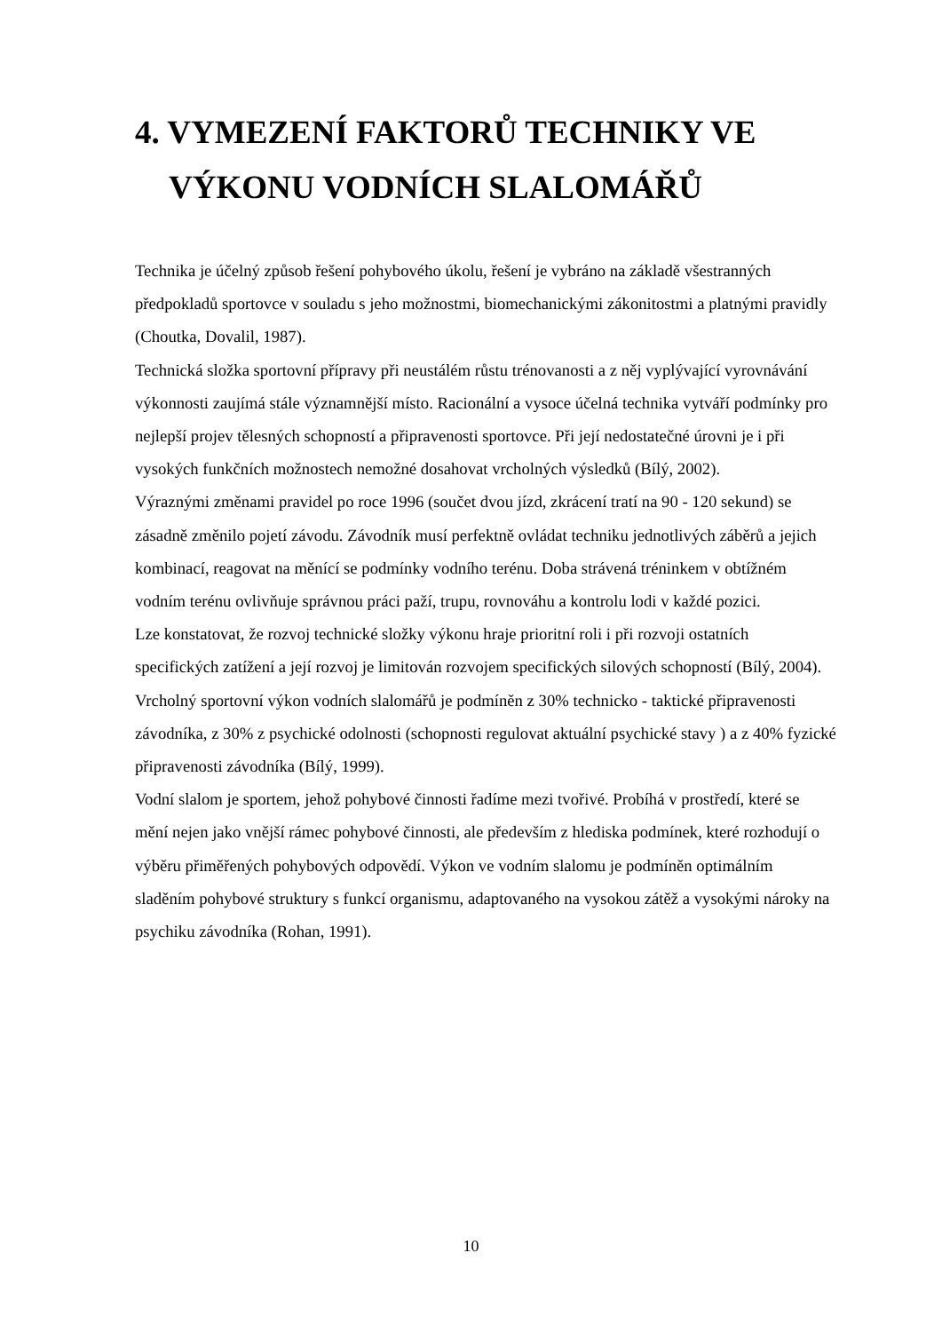4. VYMEZENÍ FAKTORŮ TECHNIKY VE
VÝKONU VODNÍCH SLALOMÁŘŮ
Technika je účelný způsob řešení pohybového úkolu, řešení je vybráno na základě všestranných předpokladů sportovce v souladu s jeho možnostmi, biomechanickými zákonitostmi a platnými pravidly (Choutka, Dovalil, 1987).
Technická složka sportovní přípravy při neustálém růstu trénovanosti a z něj vyplývající vyrovnávání výkonnosti zaujímá stále významnější místo. Racionální a vysoce účelná technika vytváří podmínky pro nejlepší projev tělesných schopností a připravenosti sportovce. Při její nedostatečné úrovni je i při vysokých funkčních možnostech nemožné dosahovat vrcholných výsledků (Bílý, 2002).
Výraznými změnami pravidel po roce 1996 (součet dvou jízd, zkrácení tratí na 90 - 120 sekund) se zásadně změnilo pojetí závodu. Závodník musí perfektně ovládat techniku jednotlivých záběrů a jejich kombinací, reagovat na měnící se podmínky vodního terénu. Doba strávená tréninkem v obtížném vodním terénu ovlivňuje správnou práci paží, trupu, rovnováhu a kontrolu lodi v každé pozici.
Lze konstatovat, že rozvoj technické složky výkonu hraje prioritní roli i při rozvoji ostatních specifických zatížení a její rozvoj je limitován rozvojem specifických silových schopností (Bílý, 2004).
Vrcholný sportovní výkon vodních slalomářů je podmíněn z 30% technicko - taktické připravenosti závodníka, z 30% z psychické odolnosti (schopnosti regulovat aktuální psychické stavy ) a z 40% fyzické připravenosti závodníka (Bílý, 1999).
Vodní slalom je sportem, jehož pohybové činnosti řadíme mezi tvořivé. Probíhá v prostředí, které se mění nejen jako vnější rámec pohybové činnosti, ale především z hlediska podmínek, které rozhodují o výběru přiměřených pohybových odpovědí. Výkon ve vodním slalomu je podmíněn optimálním sladěním pohybové struktury s funkcí organismu, adaptovaného na vysokou zátěž a vysokými nároky na psychiku závodníka (Rohan, 1991).
10